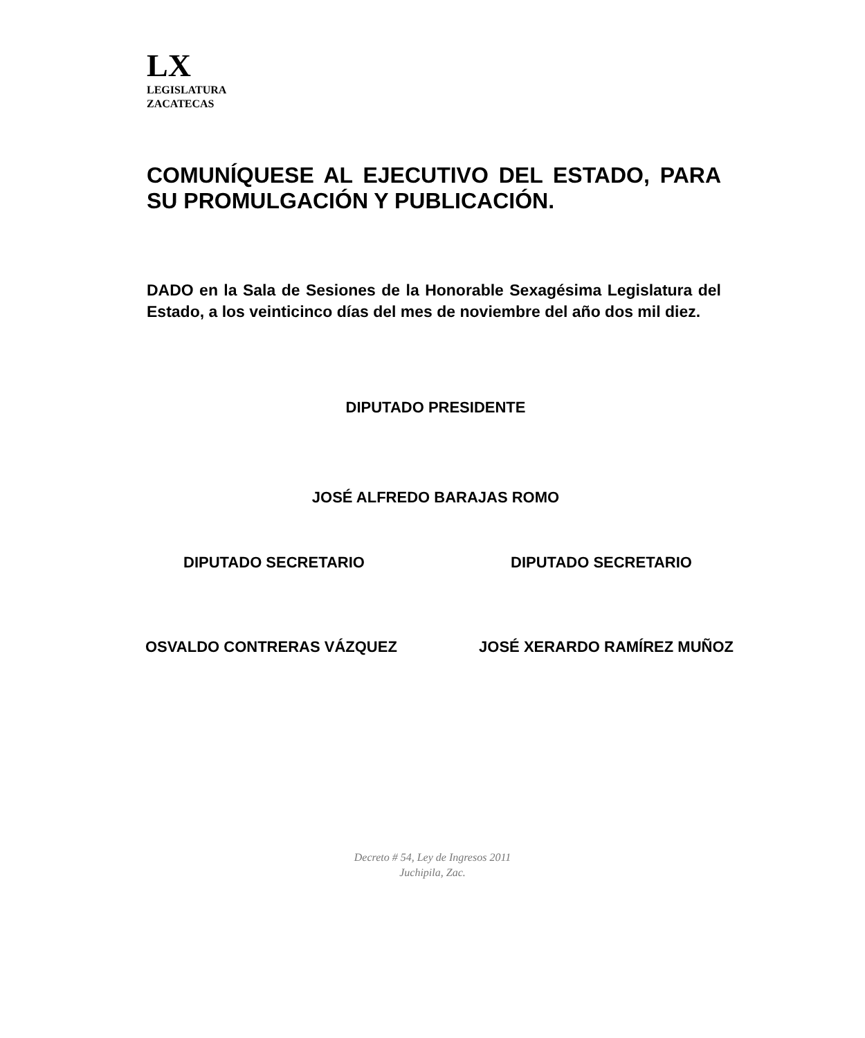LX
LEGISLATURA
ZACATECAS
COMUNÍQUESE AL EJECUTIVO DEL ESTADO, PARA SU PROMULGACIÓN Y PUBLICACIÓN.
DADO en la Sala de Sesiones de la Honorable Sexagésima Legislatura del Estado, a los veinticinco días del mes de noviembre del año dos mil diez.
DIPUTADO PRESIDENTE
JOSÉ ALFREDO BARAJAS ROMO
DIPUTADO SECRETARIO DIPUTADO SECRETARIO
OSVALDO CONTRERAS VÁZQUEZ JOSÉ XERARDO RAMÍREZ MUÑOZ
Decreto # 54, Ley de Ingresos 2011
Juchipila, Zac.